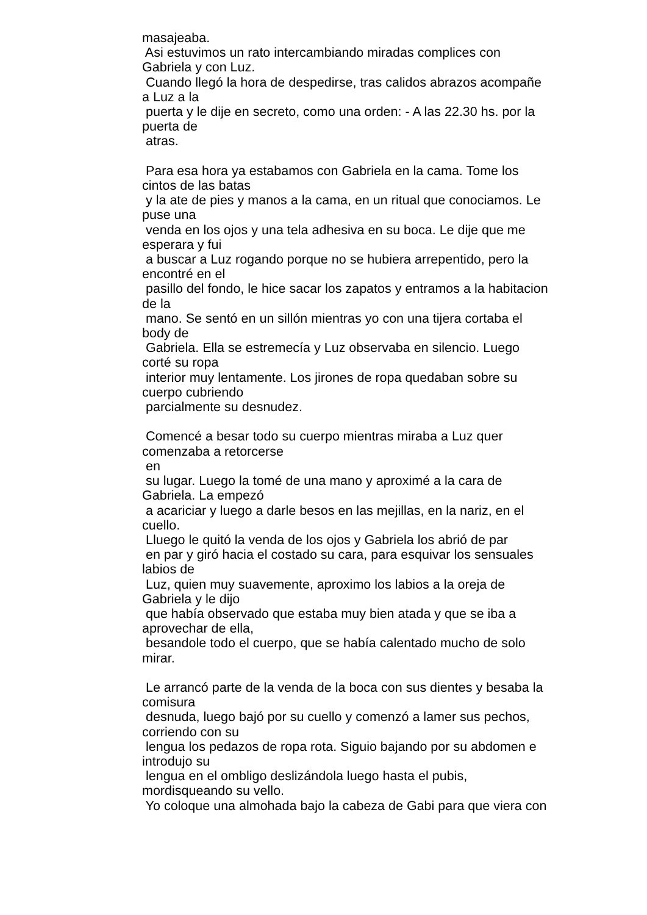masajeaba. Asi estuvimos un rato intercambiando miradas complices con Gabriela y con Luz. Cuando llegó la hora de despedirse, tras calidos abrazos acompañe a Luz a la puerta y le dije en secreto, como una orden: - A las 22.30 hs. por la puerta de atras. Para esa hora ya estabamos con Gabriela en la cama. Tome los cintos de las batas y la ate de pies y manos a la cama, en un ritual que conociamos. Le puse una venda en los ojos y una tela adhesiva en su boca. Le dije que me esperara y fui a buscar a Luz rogando porque no se hubiera arrepentido, pero la encontré en el pasillo del fondo, le hice sacar los zapatos y entramos a la habitacion de la mano. Se sentó en un sillón mientras yo con una tijera cortaba el body de Gabriela. Ella se estremecía y Luz observaba en silencio. Luego corté su ropa interior muy lentamente. Los jirones de ropa quedaban sobre su cuerpo cubriendo parcialmente su desnudez. Comencé a besar todo su cuerpo mientras miraba a Luz quer comenzaba a retorcerse en su lugar. Luego la tomé de una mano y aproximé a la cara de Gabriela. La empezó a acariciar y luego a darle besos en las mejillas, en la nariz, en el cuello. Lluego le quitó la venda de los ojos y Gabriela los abrió de par en par y giró hacia el costado su cara, para esquivar los sensuales labios de Luz, quien muy suavemente, aproximo los labios a la oreja de Gabriela y le dijo que había observado que estaba muy bien atada y que se iba a aprovechar de ella, besandole todo el cuerpo, que se había calentado mucho de solo mirar. Le arrancó parte de la venda de la boca con sus dientes y besaba la comisura desnuda, luego bajó por su cuello y comenzó a lamer sus pechos, corriendo con su lengua los pedazos de ropa rota. Siguio bajando por su abdomen e introdujo su lengua en el ombligo deslizándola luego hasta el pubis, mordisqueando su vello. Yo coloque una almohada bajo la cabeza de Gabi para que viera con